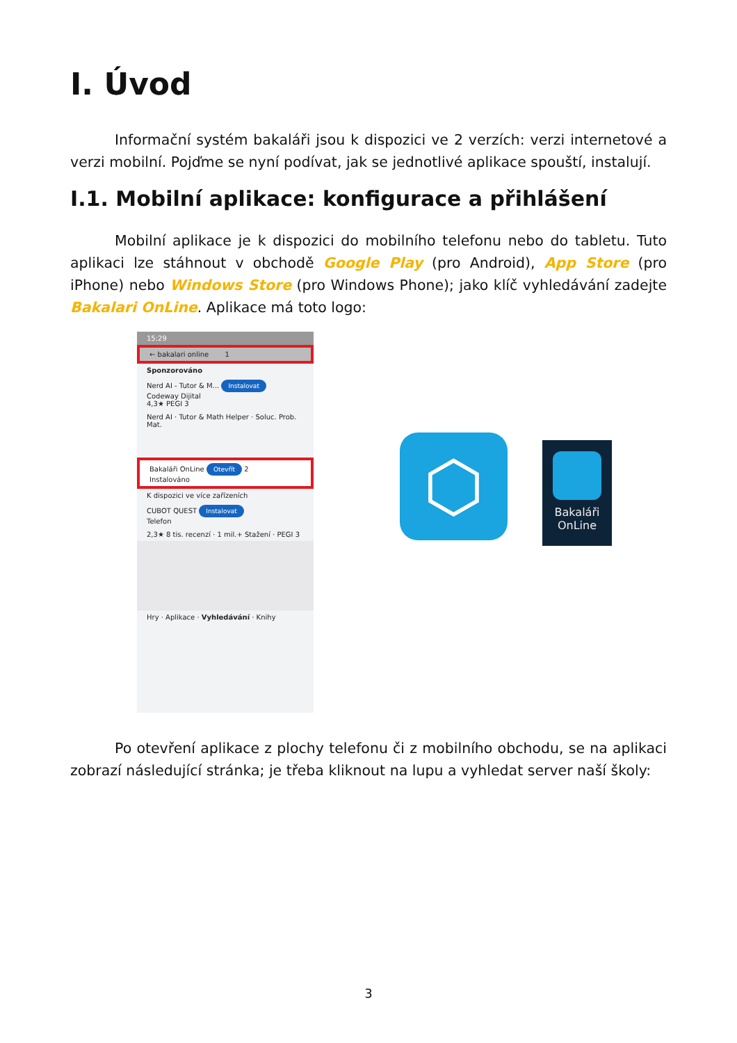I. Úvod
Informační systém bakaláři jsou k dispozici ve 2 verzích: verzi internetové a verzi mobilní. Pojďme se nyní podívat, jak se jednotlivé aplikace spouští, instalují.
I.1. Mobilní aplikace: konfigurace a přihlášení
Mobilní aplikace je k dispozici do mobilního telefonu nebo do tabletu. Tuto aplikaci lze stáhnout v obchodě Google Play (pro Android), App Store (pro iPhone) nebo Windows Store (pro Windows Phone); jako klíč vyhledávání zadejte Bakalari OnLine. Aplikace má toto logo:
15:29
← bakalari online 1
Sponzorováno
Nerd AI - Tutor & M... Instalovat
Codeway Dijital
4,3★ PEGI 3
Nerd AI · Tutor & Math Helper · Soluc. Prob. Mat.
Bakaláři OnLine Otevřít 2
Instalováno
K dispozici ve více zařízeních
CUBOT QUEST Instalovat
Telefon
2,3★ 8 tis. recenzí · 1 mil.+ Stažení · PEGI 3
Hry · Aplikace · Vyhledávání · Knihy
⬡
Bakaláři
OnLine
Po otevření aplikace z plochy telefonu či z mobilního obchodu, se na aplikaci zobrazí následující stránka; je třeba kliknout na lupu a vyhledat server naší školy:
3